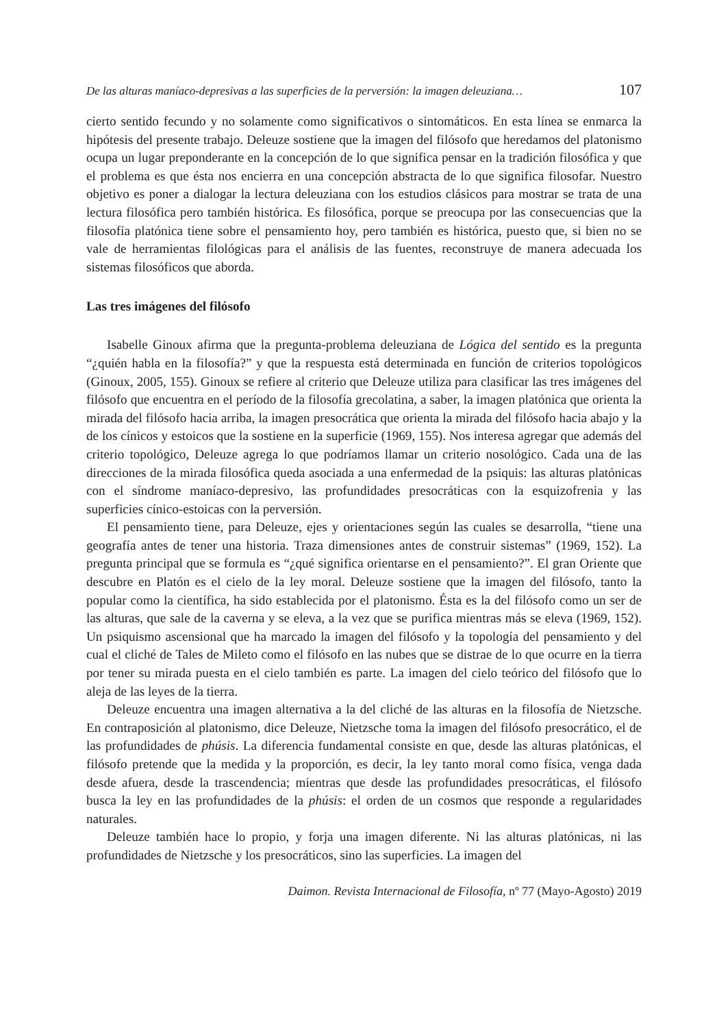De las alturas maníaco-depresivas a las superficies de la perversión: la imagen deleuziana… 107
cierto sentido fecundo y no solamente como significativos o sintomáticos. En esta línea se enmarca la hipótesis del presente trabajo. Deleuze sostiene que la imagen del filósofo que heredamos del platonismo ocupa un lugar preponderante en la concepción de lo que significa pensar en la tradición filosófica y que el problema es que ésta nos encierra en una concepción abstracta de lo que significa filosofar. Nuestro objetivo es poner a dialogar la lectura deleuziana con los estudios clásicos para mostrar se trata de una lectura filosófica pero también histórica. Es filosófica, porque se preocupa por las consecuencias que la filosofía platónica tiene sobre el pensamiento hoy, pero también es histórica, puesto que, si bien no se vale de herramientas filológicas para el análisis de las fuentes, reconstruye de manera adecuada los sistemas filosóficos que aborda.
Las tres imágenes del filósofo
Isabelle Ginoux afirma que la pregunta-problema deleuziana de Lógica del sentido es la pregunta “¿quién habla en la filosofía?” y que la respuesta está determinada en función de criterios topológicos (Ginoux, 2005, 155). Ginoux se refiere al criterio que Deleuze utiliza para clasificar las tres imágenes del filósofo que encuentra en el período de la filosofía grecolatina, a saber, la imagen platónica que orienta la mirada del filósofo hacia arriba, la imagen presocrática que orienta la mirada del filósofo hacia abajo y la de los cínicos y estoicos que la sostiene en la superficie (1969, 155). Nos interesa agregar que además del criterio topológico, Deleuze agrega lo que podríamos llamar un criterio nosológico. Cada una de las direcciones de la mirada filosófica queda asociada a una enfermedad de la psiquis: las alturas platónicas con el síndrome maníaco-depresivo, las profundidades presocráticas con la esquizofrenia y las superficies cínico-estoicas con la perversión.
El pensamiento tiene, para Deleuze, ejes y orientaciones según las cuales se desarrolla, “tiene una geografía antes de tener una historia. Traza dimensiones antes de construir sistemas” (1969, 152). La pregunta principal que se formula es “¿qué significa orientarse en el pensamiento?”. El gran Oriente que descubre en Platón es el cielo de la ley moral. Deleuze sostiene que la imagen del filósofo, tanto la popular como la científica, ha sido establecida por el platonismo. Ésta es la del filósofo como un ser de las alturas, que sale de la caverna y se eleva, a la vez que se purifica mientras más se eleva (1969, 152). Un psiquismo ascensional que ha marcado la imagen del filósofo y la topología del pensamiento y del cual el cliché de Tales de Mileto como el filósofo en las nubes que se distrae de lo que ocurre en la tierra por tener su mirada puesta en el cielo también es parte. La imagen del cielo teórico del filósofo que lo aleja de las leyes de la tierra.
Deleuze encuentra una imagen alternativa a la del cliché de las alturas en la filosofía de Nietzsche. En contraposición al platonismo, dice Deleuze, Nietzsche toma la imagen del filósofo presocrático, el de las profundidades de phúsis. La diferencia fundamental consiste en que, desde las alturas platónicas, el filósofo pretende que la medida y la proporción, es decir, la ley tanto moral como física, venga dada desde afuera, desde la trascendencia; mientras que desde las profundidades presocráticas, el filósofo busca la ley en las profundidades de la phúsis: el orden de un cosmos que responde a regularidades naturales.
Deleuze también hace lo propio, y forja una imagen diferente. Ni las alturas platónicas, ni las profundidades de Nietzsche y los presocráticos, sino las superficies. La imagen del
Daimon. Revista Internacional de Filosofía, nº 77 (Mayo-Agosto) 2019